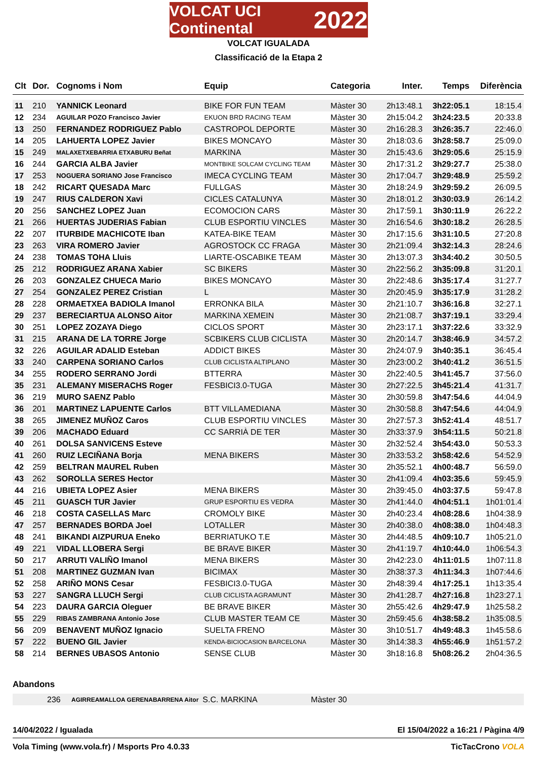VOLCAT UCI Continental 2022
VOLCAT IGUALADA
Classificació de la Etapa 2
| Clt | Dor. | Cognoms i Nom | Equip | Categoria | Inter. | Temps | Diferència |
| --- | --- | --- | --- | --- | --- | --- | --- |
| 11 | 210 | YANNICK Leonard | BIKE FOR FUN TEAM | Màster 30 | 2h13:48.1 | 3h22:05.1 | 18:15.4 |
| 12 | 234 | AGUILAR POZO Francisco Javier | EKUON BRD RACING TEAM | Màster 30 | 2h15:04.2 | 3h24:23.5 | 20:33.8 |
| 13 | 250 | FERNANDEZ RODRIGUEZ Pablo | CASTROPOL DEPORTE | Màster 30 | 2h16:28.3 | 3h26:35.7 | 22:46.0 |
| 14 | 205 | LAHUERTA LOPEZ Javier | BIKES MONCAYO | Màster 30 | 2h18:03.6 | 3h28:58.7 | 25:09.0 |
| 15 | 249 | MALAXETXEBARRIA ETXABURU Beñat | MARKINA | Màster 30 | 2h15:43.6 | 3h29:05.6 | 25:15.9 |
| 16 | 244 | GARCIA ALBA Javier | MONTBIKE SOLCAM CYCLING TEAM | Màster 30 | 2h17:31.2 | 3h29:27.7 | 25:38.0 |
| 17 | 253 | NOGUERA SORIANO Jose Francisco | IMECA CYCLING TEAM | Màster 30 | 2h17:04.7 | 3h29:48.9 | 25:59.2 |
| 18 | 242 | RICART QUESADA Marc | FULLGAS | Màster 30 | 2h18:24.9 | 3h29:59.2 | 26:09.5 |
| 19 | 247 | RIUS CALDERON Xavi | CICLES CATALUNYA | Màster 30 | 2h18:01.2 | 3h30:03.9 | 26:14.2 |
| 20 | 256 | SANCHEZ LOPEZ Juan | ECOMOCION CARS | Màster 30 | 2h17:59.1 | 3h30:11.9 | 26:22.2 |
| 21 | 266 | HUERTAS JUDERIAS Fabian | CLUB ESPORTIU VINCLES | Màster 30 | 2h16:54.6 | 3h30:18.2 | 26:28.5 |
| 22 | 207 | ITURBIDE MACHICOTE Iban | KATEA-BIKE TEAM | Màster 30 | 2h17:15.6 | 3h31:10.5 | 27:20.8 |
| 23 | 263 | VIRA ROMERO Javier | AGROSTOCK CC FRAGA | Màster 30 | 2h21:09.4 | 3h32:14.3 | 28:24.6 |
| 24 | 238 | TOMAS TOHA Lluis | LIARTE-OSCABIKE TEAM | Màster 30 | 2h13:07.3 | 3h34:40.2 | 30:50.5 |
| 25 | 212 | RODRIGUEZ ARANA Xabier | SC BIKERS | Màster 30 | 2h22:56.2 | 3h35:09.8 | 31:20.1 |
| 26 | 203 | GONZALEZ CHUECA Mario | BIKES MONCAYO | Màster 30 | 2h22:48.6 | 3h35:17.4 | 31:27.7 |
| 27 | 254 | GONZALEZ PEREZ Cristian | L | Màster 30 | 2h20:45.9 | 3h35:17.9 | 31:28.2 |
| 28 | 228 | ORMAETXEA BADIOLA Imanol | ERRONKA BILA | Màster 30 | 2h21:10.7 | 3h36:16.8 | 32:27.1 |
| 29 | 237 | BERECIARTUA ALONSO Aitor | MARKINA XEMEIN | Màster 30 | 2h21:08.7 | 3h37:19.1 | 33:29.4 |
| 30 | 251 | LOPEZ ZOZAYA Diego | CICLOS SPORT | Màster 30 | 2h23:17.1 | 3h37:22.6 | 33:32.9 |
| 31 | 215 | ARANA DE LA TORRE Jorge | SCBIKERS CLUB CICLISTA | Màster 30 | 2h20:14.7 | 3h38:46.9 | 34:57.2 |
| 32 | 226 | AGUILAR ADALID Esteban | ADDICT BIKES | Màster 30 | 2h24:07.9 | 3h40:35.1 | 36:45.4 |
| 33 | 240 | CARPENA SORIANO Carlos | CLUB CICLISTA ALTIPLANO | Màster 30 | 2h23:00.2 | 3h40:41.2 | 36:51.5 |
| 34 | 255 | RODERO SERRANO Jordi | BTTERRA | Màster 30 | 2h22:40.5 | 3h41:45.7 | 37:56.0 |
| 35 | 231 | ALEMANY MISERACHS Roger | FESBICI3.0-TUGA | Màster 30 | 2h27:22.5 | 3h45:21.4 | 41:31.7 |
| 36 | 219 | MURO SAENZ Pablo | | Màster 30 | 2h30:59.8 | 3h47:54.6 | 44:04.9 |
| 36 | 201 | MARTINEZ LAPUENTE Carlos | BTT VILLAMEDIANA | Màster 30 | 2h30:58.8 | 3h47:54.6 | 44:04.9 |
| 38 | 265 | JIMENEZ MUÑOZ Caros | CLUB ESPORTIU VINCLES | Màster 30 | 2h27:57.3 | 3h52:41.4 | 48:51.7 |
| 39 | 206 | MACHADO Eduard | CC SARRIÀ DE TER | Màster 30 | 2h33:37.9 | 3h54:11.5 | 50:21.8 |
| 40 | 261 | DOLSA SANVICENS Esteve | | Màster 30 | 2h32:52.4 | 3h54:43.0 | 50:53.3 |
| 41 | 260 | RUIZ LECIÑANA Borja | MENA BIKERS | Màster 30 | 2h33:53.2 | 3h58:42.6 | 54:52.9 |
| 42 | 259 | BELTRAN MAUREL Ruben | | Màster 30 | 2h35:52.1 | 4h00:48.7 | 56:59.0 |
| 43 | 262 | SOROLLA SERES Hector | | Màster 30 | 2h41:09.4 | 4h03:35.6 | 59:45.9 |
| 44 | 216 | UBIETA LOPEZ Asier | MENA BIKERS | Màster 30 | 2h39:45.0 | 4h03:37.5 | 59:47.8 |
| 45 | 211 | GUASCH TUR Javier | GRUP ESPORTIU ES VEDRA | Màster 30 | 2h41:44.0 | 4h04:51.1 | 1h01:01.4 |
| 46 | 218 | COSTA CASELLAS Marc | CROMOLY BIKE | Màster 30 | 2h40:23.4 | 4h08:28.6 | 1h04:38.9 |
| 47 | 257 | BERNADES BORDA Joel | LOTALLER | Màster 30 | 2h40:38.0 | 4h08:38.0 | 1h04:48.3 |
| 48 | 241 | BIKANDI AIZPURUA Eneko | BERRIATUKO T.E | Màster 30 | 2h44:48.5 | 4h09:10.7 | 1h05:21.0 |
| 49 | 221 | VIDAL LLOBERA Sergi | BE BRAVE BIKER | Màster 30 | 2h41:19.7 | 4h10:44.0 | 1h06:54.3 |
| 50 | 217 | ARRUTI VALIÑO Imanol | MENA BIKERS | Màster 30 | 2h42:23.0 | 4h11:01.5 | 1h07:11.8 |
| 51 | 208 | MARTINEZ GUZMAN Ivan | BICIMAX | Màster 30 | 2h38:37.3 | 4h11:34.3 | 1h07:44.6 |
| 52 | 258 | ARIÑO MONS Cesar | FESBICI3.0-TUGA | Màster 30 | 2h48:39.4 | 4h17:25.1 | 1h13:35.4 |
| 53 | 227 | SANGRA LLUCH Sergi | CLUB CICLISTA AGRAMUNT | Màster 30 | 2h41:28.7 | 4h27:16.8 | 1h23:27.1 |
| 54 | 223 | DAURA GARCIA Oleguer | BE BRAVE BIKER | Màster 30 | 2h55:42.6 | 4h29:47.9 | 1h25:58.2 |
| 55 | 229 | RIBAS ZAMBRANA Antonio Jose | CLUB MASTER TEAM CE | Màster 30 | 2h59:45.6 | 4h38:58.2 | 1h35:08.5 |
| 56 | 209 | BENAVENT MUÑOZ Ignacio | SUELTA FRENO | Màster 30 | 3h10:51.7 | 4h49:48.3 | 1h45:58.6 |
| 57 | 222 | BUENO GIL Javier | KENDA-BICIOCASION BARCELONA | Màster 30 | 3h14:38.3 | 4h55:46.9 | 1h51:57.2 |
| 58 | 214 | BERNES UBASOS Antonio | SENSE CLUB | Màster 30 | 3h18:16.8 | 5h08:26.2 | 2h04:36.5 |
Abandons
| | 236 | AGIRREAMALLOA GERENABARRENA Aitor | S.C. MARKINA | Màster 30 |
14/04/2022 / Igualada El 15/04/2022 a 16:21 / Pàgina 4/9
Vola Timing (www.vola.fr) / Msports Pro 4.0.33 TicTacCrono VOLA